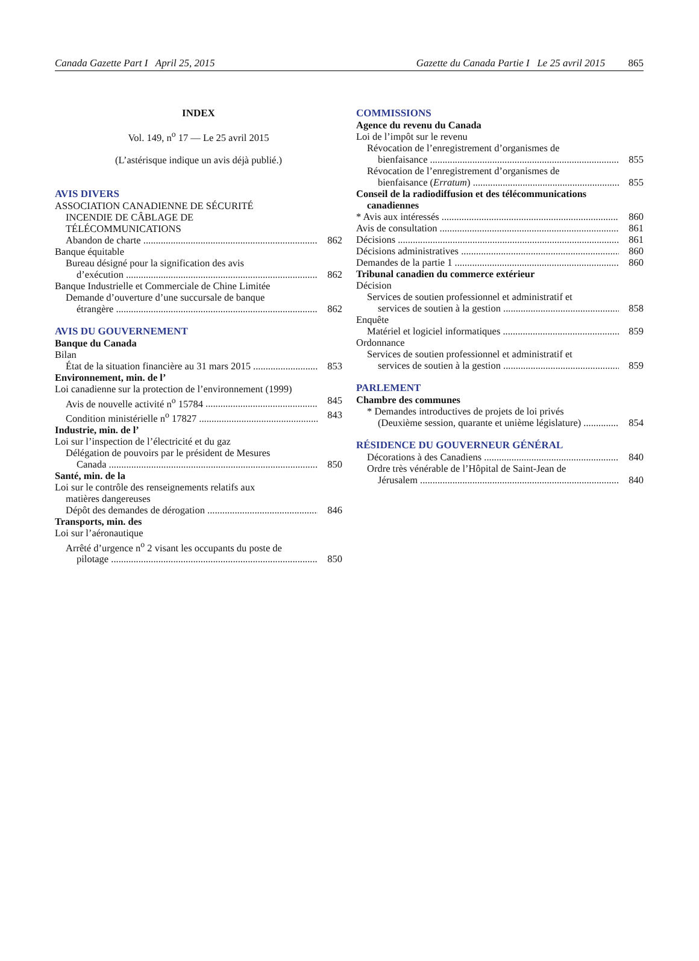Canada Gazette Part I April 25, 2015 Gazette du Canada Partie I Le 25 avril 2015 865
INDEX
Vol. 149, n<sup>o</sup> 17 — Le 25 avril 2015
(L’astérisque indique un avis déjà publié.)
AVIS DIVERS
ASSOCIATION CANADIENNE DE SÉCURITÉ
INCENDIE DE CÂBLAGE DE
TÉLÉCOMMUNICATIONS
Abandon de charte 862
Banque équitable
Bureau désigné pour la signification des avis
d’exécution 862
Banque Industrielle et Commerciale de Chine Limitée
Demande d’ouverture d’une succursale de banque
étrangère 862
AVIS DU GOUVERNEMENT
Banque du Canada
Bilan
État de la situation financière au 31 mars 2015 853
Environnement, min. de l’
Loi canadienne sur la protection de l’environnement (1999)
Avis de nouvelle activité n<sup>o</sup> 15784 845
Condition ministérielle n<sup>o</sup> 17827 843
Industrie, min. de l’
Loi sur l’inspection de l’électricité et du gaz
Délégation de pouvoirs par le président de Mesures
Canada 850
Santé, min. de la
Loi sur le contrôle des renseignements relatifs aux
matières dangereuses
Dépôt des demandes de dérogation 846
Transports, min. des
Loi sur l’aéronautique
Arrêté d’urgence n<sup>o</sup> 2 visant les occupants du poste de
pilotage 850
COMMISSIONS
Agence du revenu du Canada
Loi de l’impôt sur le revenu
Révocation de l’enregistrement d’organismes de
bienfaisance 855
Révocation de l’enregistrement d’organismes de
bienfaisance (Erratum) 855
Conseil de la radiodiffusion et des télécommunications
canadiennes
* Avis aux intéressés 860
Avis de consultation 861
Décisions 861
Décisions administratives 860
Demandes de la partie 1 860
Tribunal canadien du commerce extérieur
Décision
Services de soutien professionnel et administratif et
services de soutien à la gestion 858
Enquête
Matériel et logiciel informatiques 859
Ordonnance
Services de soutien professionnel et administratif et
services de soutien à la gestion 859
PARLEMENT
Chambre des communes
* Demandes introductives de projets de loi privés
(Deuxième session, quarante et unième législature) 854
RÉSIDENCE DU GOUVERNEUR GÉNÉRAL
Décorations à des Canadiens 840
Ordre très vénérable de l’Hôpital de Saint-Jean de
Jérusalem 840